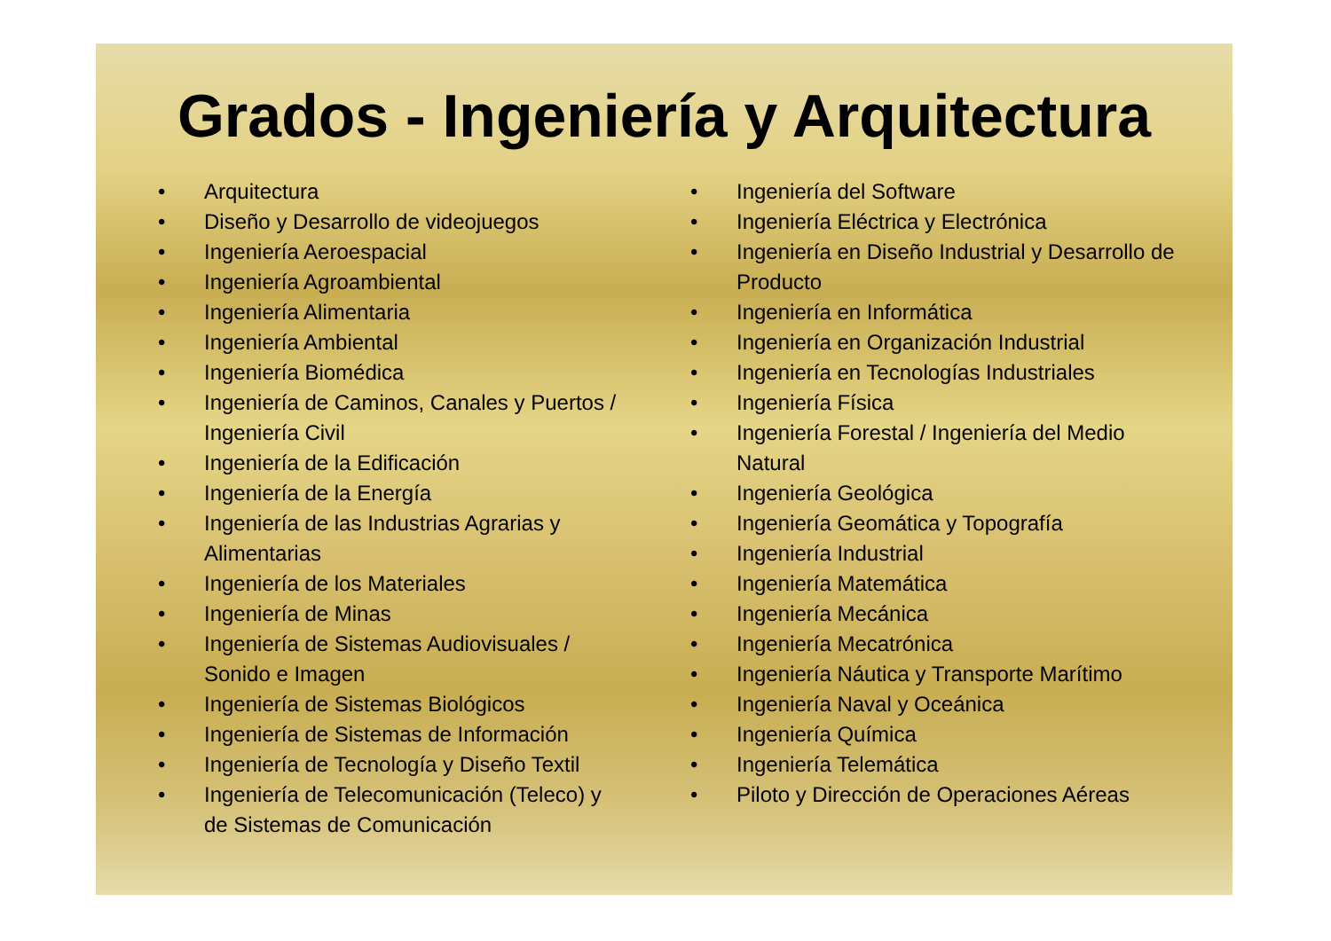Grados - Ingeniería y Arquitectura
• Arquitectura
• Diseño y Desarrollo de videojuegos
• Ingeniería Aeroespacial
• Ingeniería Agroambiental
• Ingeniería Alimentaria
• Ingeniería Ambiental
• Ingeniería Biomédica
• Ingeniería de Caminos, Canales y Puertos / Ingeniería Civil
• Ingeniería de la Edificación
• Ingeniería de la Energía
• Ingeniería de las Industrias Agrarias y Alimentarias
• Ingeniería de los Materiales
• Ingeniería de Minas
• Ingeniería de Sistemas Audiovisuales / Sonido e Imagen
• Ingeniería de Sistemas Biológicos
• Ingeniería de Sistemas de Información
• Ingeniería de Tecnología y Diseño Textil
• Ingeniería de Telecomunicación (Teleco) y de Sistemas de Comunicación
• Ingeniería del Software
• Ingeniería Eléctrica y Electrónica
• Ingeniería en Diseño Industrial y Desarrollo de Producto
• Ingeniería en Informática
• Ingeniería en Organización Industrial
• Ingeniería en Tecnologías Industriales
• Ingeniería Física
• Ingeniería Forestal / Ingeniería del Medio Natural
• Ingeniería Geológica
• Ingeniería Geomática y Topografía
• Ingeniería Industrial
• Ingeniería Matemática
• Ingeniería Mecánica
• Ingeniería Mecatrónica
• Ingeniería Náutica y Transporte Marítimo
• Ingeniería Naval y Oceánica
• Ingeniería Química
• Ingeniería Telemática
• Piloto y Dirección de Operaciones Aéreas